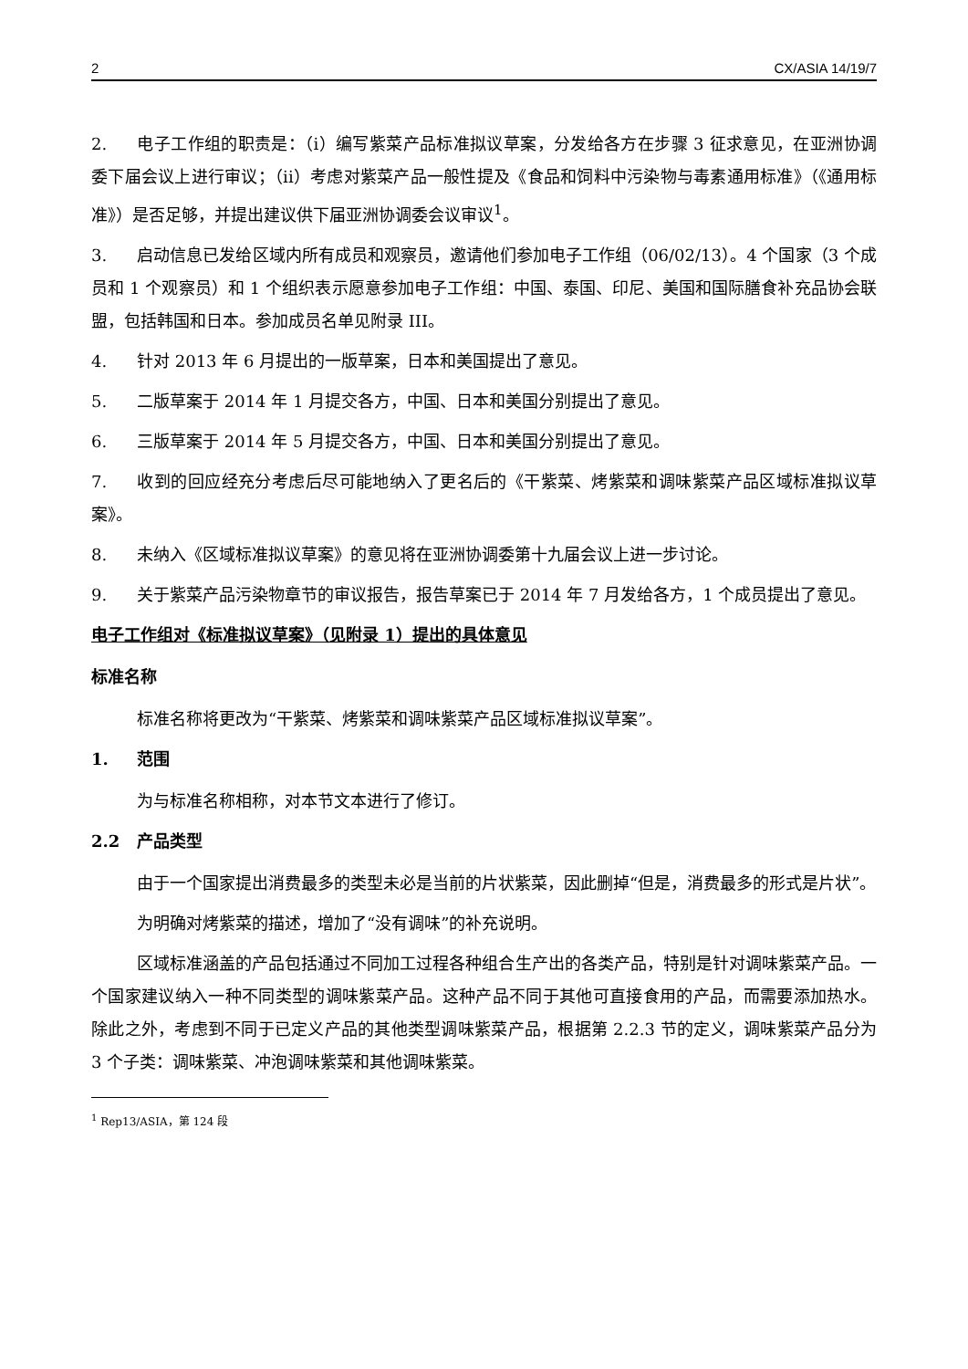2 CX/ASIA 14/19/7
2. 电子工作组的职责是：（i）编写紫菜产品标准拟议草案，分发给各方在步骤 3 征求意见，在亚洲协调委下届会议上进行审议；（ii）考虑对紫菜产品一般性提及《食品和饲料中污染物与毒素通用标准》（《通用标准》）是否足够，并提出建议供下届亚洲协调委会议审议<sup>1</sup>。
3. 启动信息已发给区域内所有成员和观察员，邀请他们参加电子工作组（06/02/13）。4 个国家（3 个成员和 1 个观察员）和 1 个组织表示愿意参加电子工作组：中国、泰国、印尼、美国和国际膳食补充品协会联盟，包括韩国和日本。参加成员名单见附录 III。
4. 针对 2013 年 6 月提出的一版草案，日本和美国提出了意见。
5. 二版草案于 2014 年 1 月提交各方，中国、日本和美国分别提出了意见。
6. 三版草案于 2014 年 5 月提交各方，中国、日本和美国分别提出了意见。
7. 收到的回应经充分考虑后尽可能地纳入了更名后的《干紫菜、烤紫菜和调味紫菜产品区域标准拟议草案》。
8. 未纳入《区域标准拟议草案》的意见将在亚洲协调委第十九届会议上进一步讨论。
9. 关于紫菜产品污染物章节的审议报告，报告草案已于 2014 年 7 月发给各方，1 个成员提出了意见。
电子工作组对《标准拟议草案》（见附录 1）提出的具体意见
标准名称
标准名称将更改为“干紫菜、烤紫菜和调味紫菜产品区域标准拟议草案”。
1. 范围
为与标准名称相称，对本节文本进行了修订。
2.2 产品类型
由于一个国家提出消费最多的类型未必是当前的片状紫菜，因此删掉“但是，消费最多的形式是片状”。
为明确对烤紫菜的描述，增加了“没有调味”的补充说明。
区域标准涵盖的产品包括通过不同加工过程各种组合生产出的各类产品，特别是针对调味紫菜产品。一个国家建议纳入一种不同类型的调味紫菜产品。这种产品不同于其他可直接食用的产品，而需要添加热水。除此之外，考虑到不同于已定义产品的其他类型调味紫菜产品，根据第 2.2.3 节的定义，调味紫菜产品分为 3 个子类：调味紫菜、冲泡调味紫菜和其他调味紫菜。
<sup>1</sup> Rep13/ASIA，第 124 段